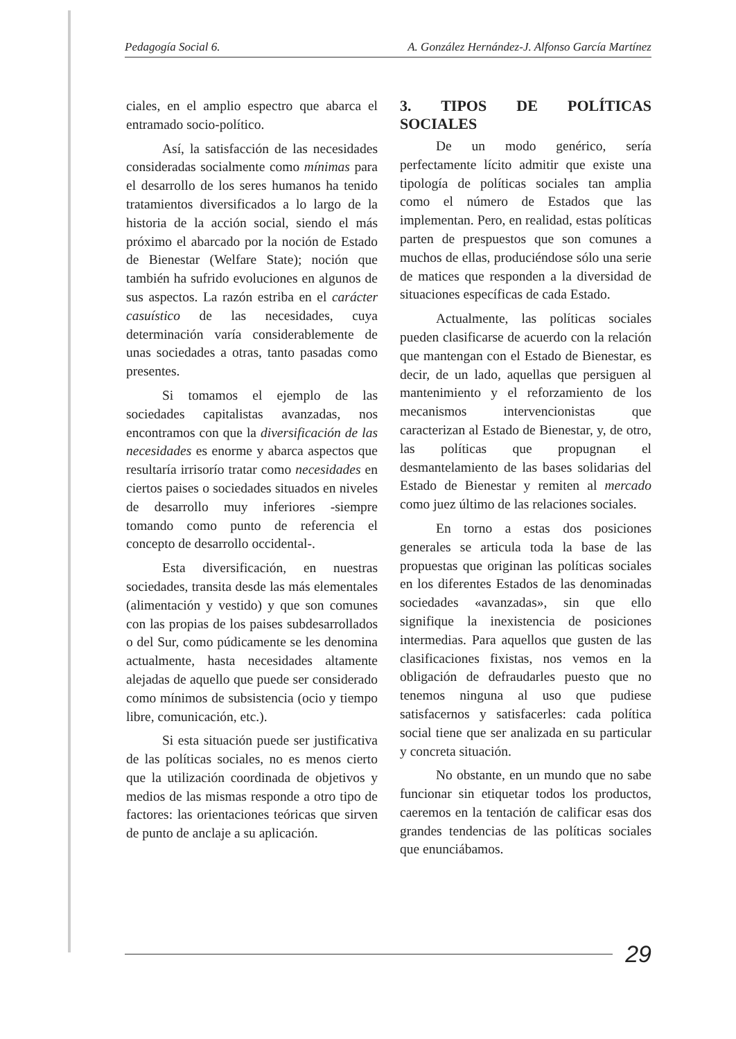Pedagogía Social 6. A. González Hernández-J. Alfonso García Martínez
ciales, en el amplio espectro que abarca el entramado socio-político.
Así, la satisfacción de las necesidades consideradas socialmente como mínimas para el desarrollo de los seres humanos ha tenido tratamientos diversificados a lo largo de la historia de la acción social, siendo el más próximo el abarcado por la noción de Estado de Bienestar (Welfare State); noción que también ha sufrido evoluciones en algunos de sus aspectos. La razón estriba en el carácter casuístico de las necesidades, cuya determinación varía considerablemente de unas sociedades a otras, tanto pasadas como presentes.
Si tomamos el ejemplo de las sociedades capitalistas avanzadas, nos encontramos con que la diversificación de las necesidades es enorme y abarca aspectos que resultaría irrisorío tratar como necesidades en ciertos paises o sociedades situados en niveles de desarrollo muy inferiores -siempre tomando como punto de referencia el concepto de desarrollo occidental-.
Esta diversificación, en nuestras sociedades, transita desde las más elementales (alimentación y vestido) y que son comunes con las propias de los paises subdesarrollados o del Sur, como púdicamente se les denomina actualmente, hasta necesidades altamente alejadas de aquello que puede ser considerado como mínimos de subsistencia (ocio y tiempo libre, comunicación, etc.).
Si esta situación puede ser justificativa de las políticas sociales, no es menos cierto que la utilización coordinada de objetivos y medios de las mismas responde a otro tipo de factores: las orientaciones teóricas que sirven de punto de anclaje a su aplicación.
3. TIPOS DE POLÍTICAS SOCIALES
De un modo genérico, sería perfectamente lícito admitir que existe una tipología de políticas sociales tan amplia como el número de Estados que las implementan. Pero, en realidad, estas políticas parten de prespuestos que son comunes a muchos de ellas, produciéndose sólo una serie de matices que responden a la diversidad de situaciones específicas de cada Estado.
Actualmente, las políticas sociales pueden clasificarse de acuerdo con la relación que mantengan con el Estado de Bienestar, es decir, de un lado, aquellas que persiguen al mantenimiento y el reforzamiento de los mecanismos intervencionistas que caracterizan al Estado de Bienestar, y, de otro, las políticas que propugnan el desmantelamiento de las bases solidarias del Estado de Bienestar y remiten al mercado como juez último de las relaciones sociales.
En torno a estas dos posiciones generales se articula toda la base de las propuestas que originan las políticas sociales en los diferentes Estados de las denominadas sociedades «avanzadas», sin que ello signifique la inexistencia de posiciones intermedias. Para aquellos que gusten de las clasificaciones fixistas, nos vemos en la obligación de defraudarles puesto que no tenemos ninguna al uso que pudiese satisfacernos y satisfacerles: cada política social tiene que ser analizada en su particular y concreta situación.
No obstante, en un mundo que no sabe funcionar sin etiquetar todos los productos, caeremos en la tentación de calificar esas dos grandes tendencias de las políticas sociales que enunciábamos.
29